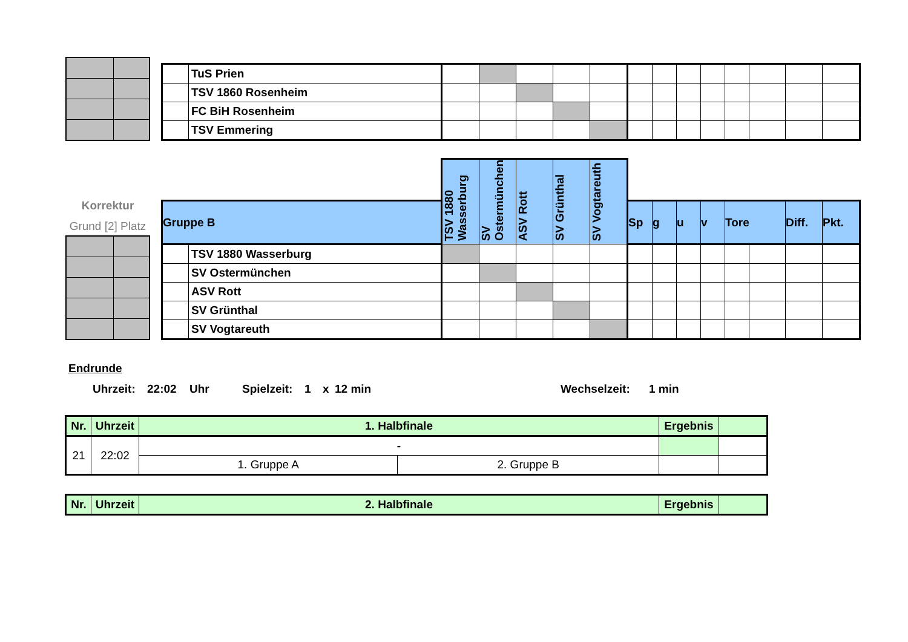| | TuS Prien | | | | | | | | | | | | | |
| | TSV 1860 Rosenheim | | | | | | | | | | | | | |
| | FC BiH Rosenheim | | | | | | | | | | | | | |
| | TSV Emmering | | | | | | | | | | | | | |
Korrektur
Grund [2] Platz
| | | TSV 1880 Wasserburg | SV Ostermünchen | ASV Rott | SV Grünthal | SV Vogtareuth | | | | | | | | |
| Gruppe B | | | | | | | Sp | g | u | v | Tore | | Diff. | Pkt. |
| | TSV 1880 Wasserburg | | | | | | | | | | | | | |
| | SV Ostermünchen | | | | | | | | | | | | | |
| | ASV Rott | | | | | | | | | | | | | |
| | SV Grünthal | | | | | | | | | | | | | |
| | SV Vogtareuth | | | | | | | | | | | | | |
Endrunde
Uhrzeit: 22:02 Uhr Spielzeit: 1 x 12 min Wechselzeit: 1 min
| Nr. | Uhrzeit | 1. Halbfinale | | Ergebnis | |
| --- | --- | --- | --- | --- | --- |
| 21 | 22:02 | - | | | |
| | | 1. Gruppe A | 2. Gruppe B | | |
| Nr. | Uhrzeit | 2. Halbfinale | Ergebnis | |
| --- | --- | --- | --- | --- |